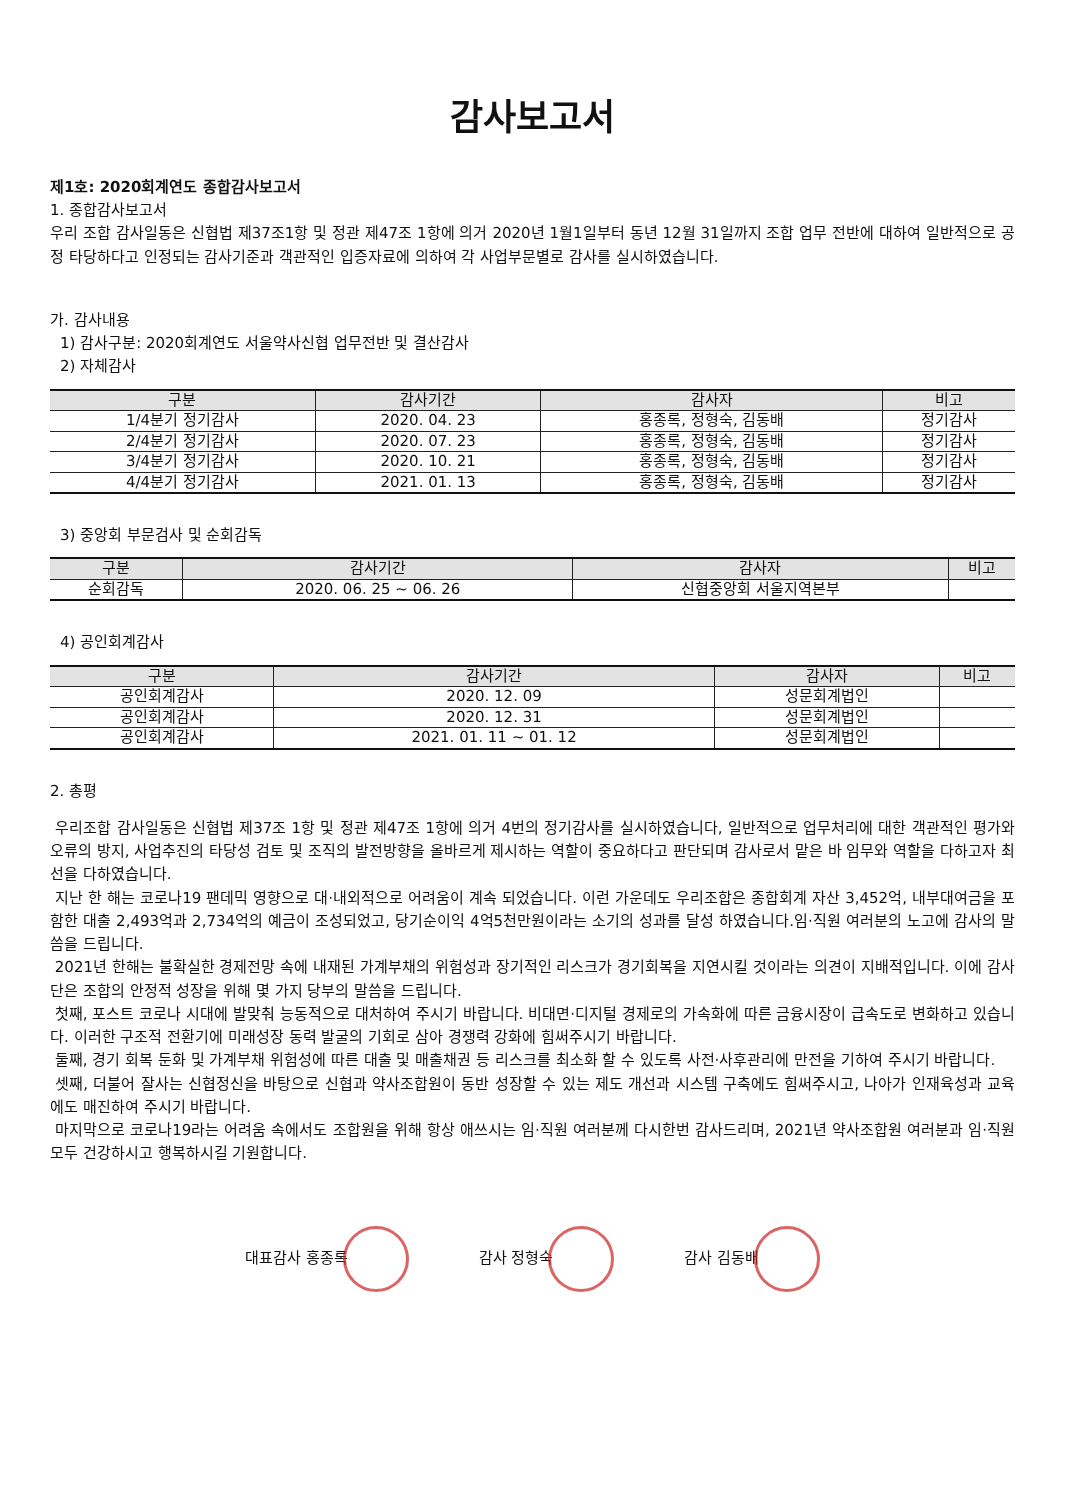감사보고서
제1호: 2020회계연도 종합감사보고서
1. 종합감사보고서
우리 조합 감사일동은 신협법 제37조1항 및 정관 제47조 1항에 의거 2020년 1월1일부터 동년 12월 31일까지 조합 업무 전반에 대하여 일반적으로 공정 타당하다고 인정되는 감사기준과 객관적인 입증자료에 의하여 각 사업부문별로 감사를 실시하였습니다.
가. 감사내용
1) 감사구분: 2020회계연도 서울약사신협 업무전반 및 결산감사
2) 자체감사
| 구분 | 감사기간 | 감사자 | 비고 |
| --- | --- | --- | --- |
| 1/4분기 정기감사 | 2020. 04. 23 | 홍종록, 정형숙, 김동배 | 정기감사 |
| 2/4분기 정기감사 | 2020. 07. 23 | 홍종록, 정형숙, 김동배 | 정기감사 |
| 3/4분기 정기감사 | 2020. 10. 21 | 홍종록, 정형숙, 김동배 | 정기감사 |
| 4/4분기 정기감사 | 2021. 01. 13 | 홍종록, 정형숙, 김동배 | 정기감사 |
3) 중앙회 부문검사 및 순회감독
| 구분 | 감사기간 | 감사자 | 비고 |
| --- | --- | --- | --- |
| 순회감독 | 2020. 06. 25 ~ 06. 26 | 신협중앙회 서울지역본부 | |
4) 공인회계감사
| 구분 | 감사기간 | 감사자 | 비고 |
| --- | --- | --- | --- |
| 공인회계감사 | 2020. 12. 09 | 성문회계법인 | |
| 공인회계감사 | 2020. 12. 31 | 성문회계법인 | |
| 공인회계감사 | 2021. 01. 11 ~ 01. 12 | 성문회계법인 | |
2. 총평
우리조합 감사일동은 신협법 제37조 1항 및 정관 제47조 1항에 의거 4번의 정기감사를 실시하였습니다, 일반적으로 업무처리에 대한 객관적인 평가와 오류의 방지, 사업추진의 타당성 검토 및 조직의 발전방향을 올바르게 제시하는 역할이 중요하다고 판단되며 감사로서 맡은 바 임무와 역할을 다하고자 최선을 다하였습니다.
지난 한 해는 코로나19 팬데믹 영향으로 대·내외적으로 어려움이 계속 되었습니다. 이런 가운데도 우리조합은 종합회계 자산 3,452억, 내부대여금을 포함한 대출 2,493억과 2,734억의 예금이 조성되었고, 당기순이익 4억5천만원이라는 소기의 성과를 달성 하였습니다.임·직원 여러분의 노고에 감사의 말씀을 드립니다.
2021년 한해는 불확실한 경제전망 속에 내재된 가계부채의 위험성과 장기적인 리스크가 경기회복을 지연시킬 것이라는 의견이 지배적입니다. 이에 감사단은 조합의 안정적 성장을 위해 몇 가지 당부의 말씀을 드립니다.
첫째, 포스트 코로나 시대에 발맞춰 능동적으로 대처하여 주시기 바랍니다. 비대면·디지털 경제로의 가속화에 따른 금융시장이 급속도로 변화하고 있습니다. 이러한 구조적 전환기에 미래성장 동력 발굴의 기회로 삼아 경쟁력 강화에 힘써주시기 바랍니다.
둘째, 경기 회복 둔화 및 가계부채 위험성에 따른 대출 및 매출채권 등 리스크를 최소화 할 수 있도록 사전·사후관리에 만전을 기하여 주시기 바랍니다.
셋째, 더불어 잘사는 신협정신을 바탕으로 신협과 약사조합원이 동반 성장할 수 있는 제도 개선과 시스템 구축에도 힘써주시고, 나아가 인재육성과 교육에도 매진하여 주시기 바랍니다.
마지막으로 코로나19라는 어려움 속에서도 조합원을 위해 항상 애쓰시는 임·직원 여러분께 다시한번 감사드리며, 2021년 약사조합원 여러분과 임·직원 모두 건강하시고 행복하시길 기원합니다.
대표감사 홍종록 감사 정형숙 감사 김동배